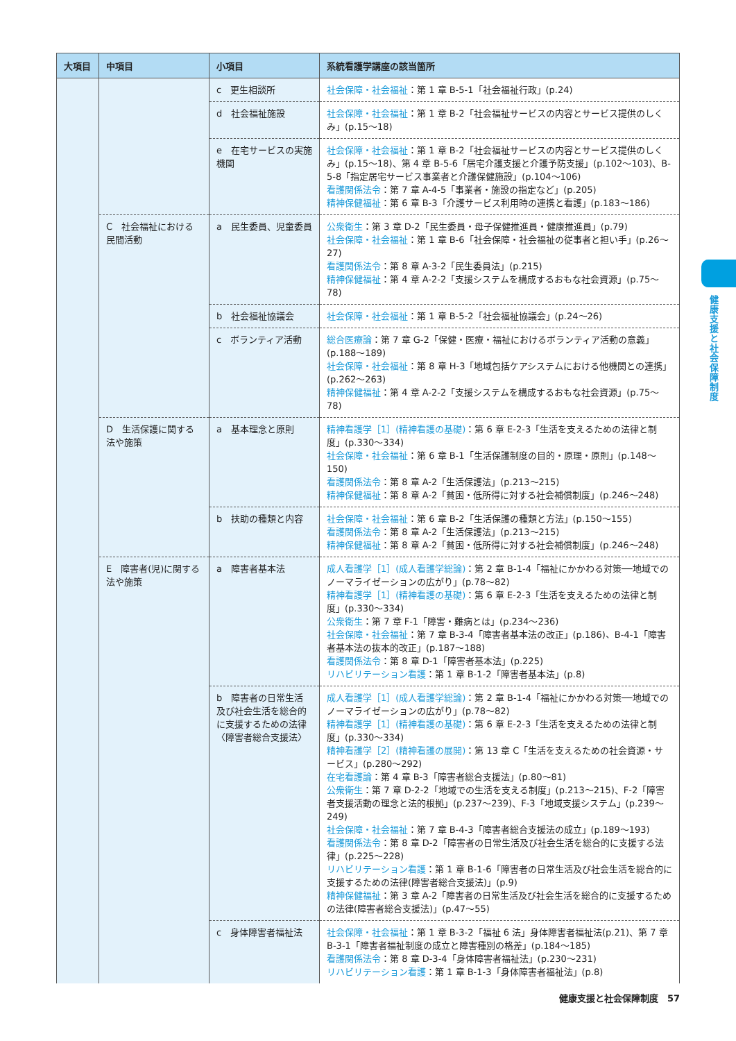| 大項目 | 中項目 | 小項目 | 系統看護学講座の該当箇所 |
| --- | --- | --- | --- |
| | | c 更生相談所 | 社会保障・社会福祉 ：第 1 章 B-5-1「社会福祉行政」(p.24) |
| | | d 社会福祉施設 | 社会保障・社会福祉 ：第 1 章 B-2「社会福祉サービスの内容とサービス提供のしくみ」(p.15〜18) |
| | | e 在宅サービスの実施機関 | 社会保障・社会福祉 ：第 1 章 B-2「社会福祉サービスの内容とサービス提供のしくみ」(p.15〜18)、第 4 章 B-5-6「居宅介護支援と介護予防支援」(p.102〜103)、B-5-8「指定居宅サービス事業者と介護保健施設」(p.104〜106) 看護関係法令 ：第 7 章 A-4-5「事業者・施設の指定など」(p.205) 精神保健福祉 ：第 6 章 B-3「介護サービス利用時の連携と看護」(p.183〜186) |
| | C 社会福祉における民間活動 | a 民生委員、児童委員 | 公衆衛生 ：第 3 章 D-2「民生委員・母子保健推進員・健康推進員」(p.79) 社会保障・社会福祉 ：第 1 章 B-6「社会保障・社会福祉の従事者と担い手」(p.26〜27) 看護関係法令 ：第 8 章 A-3-2「民生委員法」(p.215) 精神保健福祉 ：第 4 章 A-2-2「支援システムを構成するおもな社会資源」(p.75〜78) |
| | | b 社会福祉協議会 | 社会保障・社会福祉 ：第 1 章 B-5-2「社会福祉協議会」(p.24〜26) |
| | | c ボランティア活動 | 総合医療論 ：第 7 章 G-2「保健・医療・福祉におけるボランティア活動の意義」(p.188〜189) 社会保障・社会福祉 ：第 8 章 H-3「地域包括ケアシステムにおける他機関との連携」(p.262〜263) 精神保健福祉 ：第 4 章 A-2-2「支援システムを構成するおもな社会資源」(p.75〜78) |
| | D 生活保護に関する法や施策 | a 基本理念と原則 | 精神看護学［1］(精神看護の基礎) ：第 6 章 E-2-3「生活を支えるための法律と制度」(p.330〜334) 社会保障・社会福祉 ：第 6 章 B-1「生活保護制度の目的・原理・原則」(p.148〜150) 看護関係法令 ：第 8 章 A-2「生活保護法」(p.213〜215) 精神保健福祉 ：第 8 章 A-2「貧困・低所得に対する社会補償制度」(p.246〜248) |
| | | b 扶助の種類と内容 | 社会保障・社会福祉 ：第 6 章 B-2「生活保護の種類と方法」(p.150〜155) 看護関係法令 ：第 8 章 A-2「生活保護法」(p.213〜215) 精神保健福祉 ：第 8 章 A-2「貧困・低所得に対する社会補償制度」(p.246〜248) |
| | E 障害者(児)に関する法や施策 | a 障害者基本法 | 成人看護学［1］(成人看護学総論) ：第 2 章 B-1-4「福祉にかかわる対策──地域でのノーマライゼーションの広がり」(p.78〜82) 精神看護学［1］(精神看護の基礎) ：第 6 章 E-2-3「生活を支えるための法律と制度」(p.330〜334) 公衆衛生 ：第 7 章 F-1「障害・難病とは」(p.234〜236) 社会保障・社会福祉 ：第 7 章 B-3-4「障害者基本法の改正」(p.186)、B-4-1「障害者基本法の抜本的改正」(p.187〜188) 看護関係法令 ：第 8 章 D-1「障害者基本法」(p.225) リハビリテーション看護 ：第 1 章 B-1-2「障害者基本法」(p.8) |
| | | b 障害者の日常生活及び社会生活を総合的に支援するための法律〈障害者総合支援法〉 | 成人看護学［1］(成人看護学総論) ：第 2 章 B-1-4「福祉にかかわる対策──地域でのノーマライゼーションの広がり」(p.78〜82) 精神看護学［1］(精神看護の基礎) ：第 6 章 E-2-3「生活を支えるための法律と制度」(p.330〜334) 精神看護学［2］(精神看護の展開) ：第 13 章 C「生活を支えるための社会資源・サービス」(p.280〜292) 在宅看護論 ：第 4 章 B-3「障害者総合支援法」(p.80〜81) 公衆衛生 ：第 7 章 D-2-2「地域での生活を支える制度」(p.213〜215)、F-2「障害者支援活動の理念と法的根拠」(p.237〜239)、F-3「地域支援システム」(p.239〜249) 社会保障・社会福祉 ：第 7 章 B-4-3「障害者総合支援法の成立」(p.189〜193) 看護関係法令 ：第 8 章 D-2「障害者の日常生活及び社会生活を総合的に支援する法律」(p.225〜228) リハビリテーション看護 ：第 1 章 B-1-6「障害者の日常生活及び社会生活を総合的に支援するための法律(障害者総合支援法)」(p.9) 精神保健福祉 ：第 3 章 A-2「障害者の日常生活及び社会生活を総合的に支援するための法律(障害者総合支援法)」(p.47〜55) |
| | | c 身体障害者福祉法 | 社会保障・社会福祉 ：第 1 章 B-3-2「福祉 6 法」身体障害者福祉法(p.21)、第 7 章 B-3-1「障害者福祉制度の成立と障害種別の格差」(p.184〜185) 看護関係法令 ：第 8 章 D-3-4「身体障害者福祉法」(p.230〜231) リハビリテーション看護 ：第 1 章 B-1-3「身体障害者福祉法」(p.8) |
健康支援と社会保障制度
健康支援と社会保障制度　57